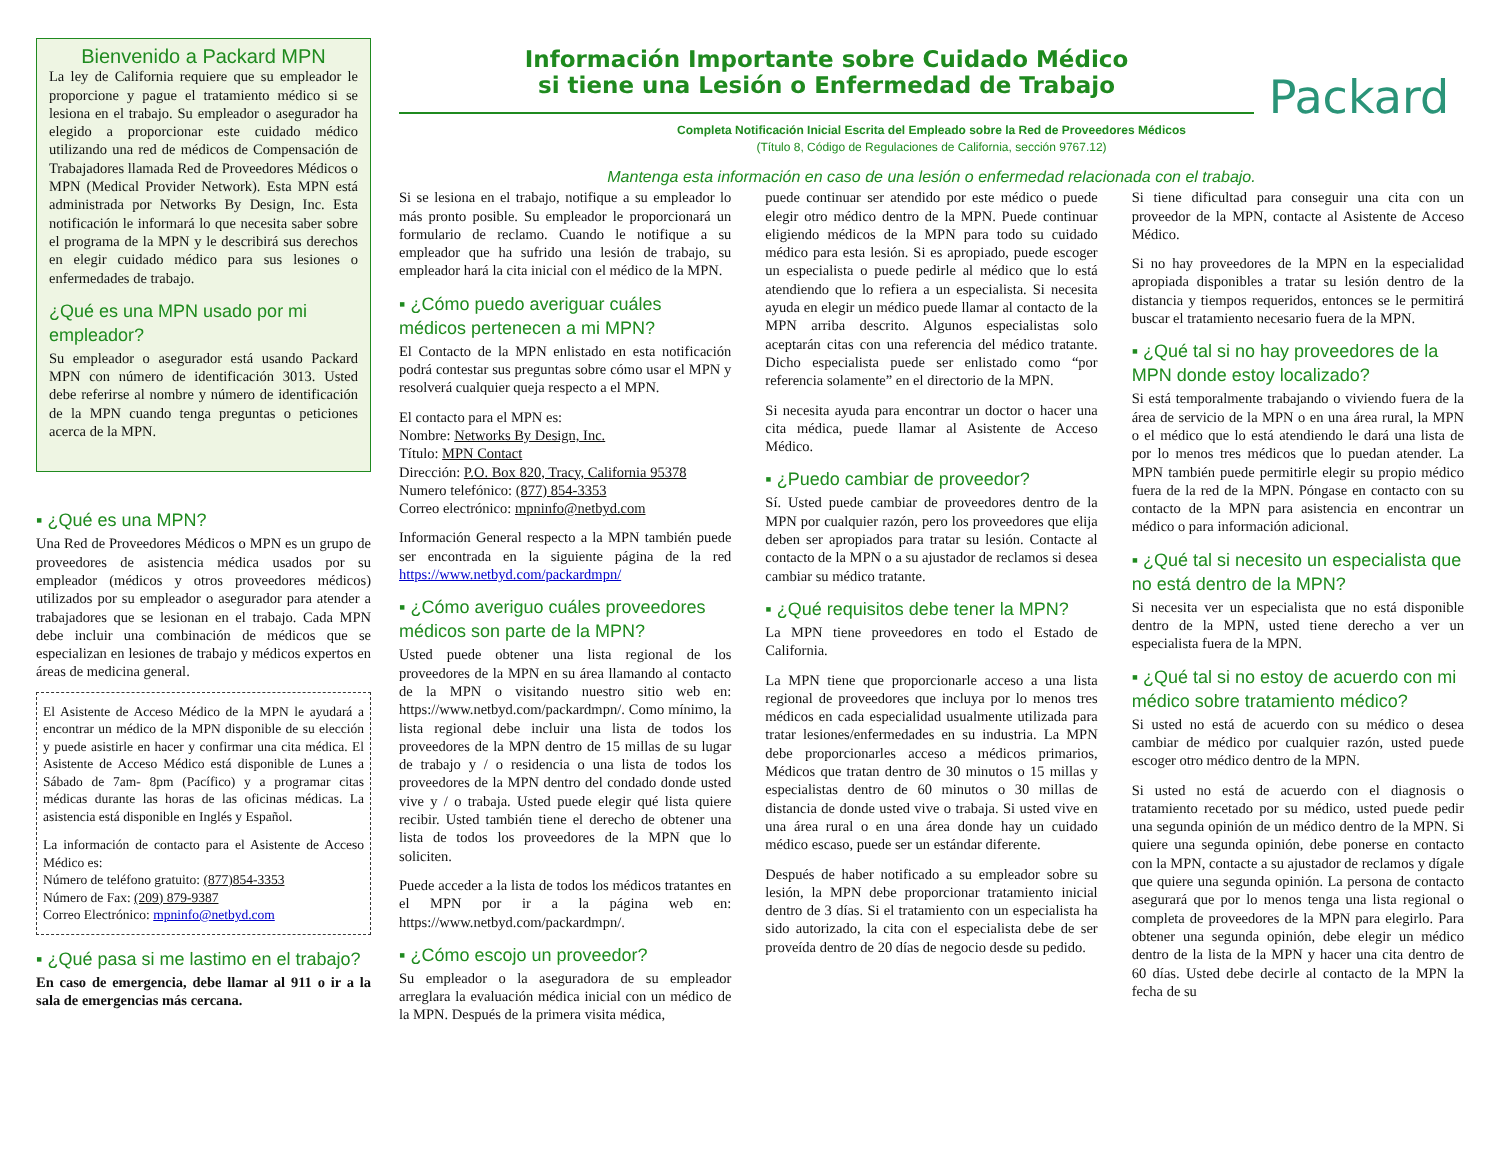Bienvenido a Packard MPN
La ley de California requiere que su empleador le proporcione y pague el tratamiento médico si se lesiona en el trabajo. Su empleador o asegurador ha elegido a proporcionar este cuidado médico utilizando una red de médicos de Compensación de Trabajadores llamada Red de Proveedores Médicos o MPN (Medical Provider Network). Esta MPN está administrada por Networks By Design, Inc. Esta notificación le informará lo que necesita saber sobre el programa de la MPN y le describirá sus derechos en elegir cuidado médico para sus lesiones o enfermedades de trabajo.
¿Qué es una MPN usado por mi empleador?
Su empleador o asegurador está usando Packard MPN con número de identificación 3013. Usted debe referirse al nombre y número de identificación de la MPN cuando tenga preguntas o peticiones acerca de la MPN.
▪ ¿Qué es una MPN?
Una Red de Proveedores Médicos o MPN es un grupo de proveedores de asistencia médica usados por su empleador (médicos y otros proveedores médicos) utilizados por su empleador o asegurador para atender a trabajadores que se lesionan en el trabajo. Cada MPN debe incluir una combinación de médicos que se especializan en lesiones de trabajo y médicos expertos en áreas de medicina general.
El Asistente de Acceso Médico de la MPN le ayudará a encontrar un médico de la MPN disponible de su elección y puede asistirle en hacer y confirmar una cita médica. El Asistente de Acceso Médico está disponible de Lunes a Sábado de 7am- 8pm (Pacífico) y a programar citas médicas durante las horas de las oficinas médicas. La asistencia está disponible en Inglés y Español.
La información de contacto para el Asistente de Acceso Médico es:
Número de teléfono gratuito: (877)854-3353
Número de Fax: (209) 879-9387
Correo Electrónico: mpninfo@netbyd.com
▪ ¿Qué pasa si me lastimo en el trabajo?
En caso de emergencia, debe llamar al 911 o ir a la sala de emergencias más cercana.
Información Importante sobre Cuidado Médico
si tiene una Lesión o Enfermedad de Trabajo
Packard
Completa Notificación Inicial Escrita del Empleado sobre la Red de Proveedores Médicos
(Título 8, Código de Regulaciones de California, sección 9767.12)
Mantenga esta información en caso de una lesión o enfermedad relacionada con el trabajo.
Si se lesiona en el trabajo, notifique a su empleador lo más pronto posible. Su empleador le proporcionará un formulario de reclamo. Cuando le notifique a su empleador que ha sufrido una lesión de trabajo, su empleador hará la cita inicial con el médico de la MPN.
▪ ¿Cómo puedo averiguar cuáles médicos pertenecen a mi MPN?
El Contacto de la MPN enlistado en esta notificación podrá contestar sus preguntas sobre cómo usar el MPN y resolverá cualquier queja respecto a el MPN.
El contacto para el MPN es:
Nombre: Networks By Design, Inc.
Título: MPN Contact
Dirección: P.O. Box 820, Tracy, California 95378
Numero telefónico: (877) 854-3353
Correo electrónico: mpninfo@netbyd.com
Información General respecto a la MPN también puede ser encontrada en la siguiente página de la red https://www.netbyd.com/packardmpn/
▪ ¿Cómo averiguo cuáles proveedores médicos son parte de la MPN?
Usted puede obtener una lista regional de los proveedores de la MPN en su área llamando al contacto de la MPN o visitando nuestro sitio web en: https://www.netbyd.com/packardmpn/. Como mínimo, la lista regional debe incluir una lista de todos los proveedores de la MPN dentro de 15 millas de su lugar de trabajo y / o residencia o una lista de todos los proveedores de la MPN dentro del condado donde usted vive y / o trabaja. Usted puede elegir qué lista quiere recibir. Usted también tiene el derecho de obtener una lista de todos los proveedores de la MPN que lo soliciten.
Puede acceder a la lista de todos los médicos tratantes en el MPN por ir a la página web en: https://www.netbyd.com/packardmpn/.
▪ ¿Cómo escojo un proveedor?
Su empleador o la aseguradora de su empleador arreglara la evaluación médica inicial con un médico de la MPN. Después de la primera visita médica,
puede continuar ser atendido por este médico o puede elegir otro médico dentro de la MPN. Puede continuar eligiendo médicos de la MPN para todo su cuidado médico para esta lesión. Si es apropiado, puede escoger un especialista o puede pedirle al médico que lo está atendiendo que lo refiera a un especialista. Si necesita ayuda en elegir un médico puede llamar al contacto de la MPN arriba descrito. Algunos especialistas solo aceptarán citas con una referencia del médico tratante. Dicho especialista puede ser enlistado como “por referencia solamente” en el directorio de la MPN.
Si necesita ayuda para encontrar un doctor o hacer una cita médica, puede llamar al Asistente de Acceso Médico.
▪ ¿Puedo cambiar de proveedor?
Sí. Usted puede cambiar de proveedores dentro de la MPN por cualquier razón, pero los proveedores que elija deben ser apropiados para tratar su lesión. Contacte al contacto de la MPN o a su ajustador de reclamos si desea cambiar su médico tratante.
▪ ¿Qué requisitos debe tener la MPN?
La MPN tiene proveedores en todo el Estado de California.
La MPN tiene que proporcionarle acceso a una lista regional de proveedores que incluya por lo menos tres médicos en cada especialidad usualmente utilizada para tratar lesiones/enfermedades en su industria. La MPN debe proporcionarles acceso a médicos primarios, Médicos que tratan dentro de 30 minutos o 15 millas y especialistas dentro de 60 minutos o 30 millas de distancia de donde usted vive o trabaja. Si usted vive en una área rural o en una área donde hay un cuidado médico escaso, puede ser un estándar diferente.
Después de haber notificado a su empleador sobre su lesión, la MPN debe proporcionar tratamiento inicial dentro de 3 días. Si el tratamiento con un especialista ha sido autorizado, la cita con el especialista debe de ser proveída dentro de 20 días de negocio desde su pedido.
Si tiene dificultad para conseguir una cita con un proveedor de la MPN, contacte al Asistente de Acceso Médico.
Si no hay proveedores de la MPN en la especialidad apropiada disponibles a tratar su lesión dentro de la distancia y tiempos requeridos, entonces se le permitirá buscar el tratamiento necesario fuera de la MPN.
▪ ¿Qué tal si no hay proveedores de la MPN donde estoy localizado?
Si está temporalmente trabajando o viviendo fuera de la área de servicio de la MPN o en una área rural, la MPN o el médico que lo está atendiendo le dará una lista de por lo menos tres médicos que lo puedan atender. La MPN también puede permitirle elegir su propio médico fuera de la red de la MPN. Póngase en contacto con su contacto de la MPN para asistencia en encontrar un médico o para información adicional.
▪ ¿Qué tal si necesito un especialista que no está dentro de la MPN?
Si necesita ver un especialista que no está disponible dentro de la MPN, usted tiene derecho a ver un especialista fuera de la MPN.
▪ ¿Qué tal si no estoy de acuerdo con mi médico sobre tratamiento médico?
Si usted no está de acuerdo con su médico o desea cambiar de médico por cualquier razón, usted puede escoger otro médico dentro de la MPN.
Si usted no está de acuerdo con el diagnosis o tratamiento recetado por su médico, usted puede pedir una segunda opinión de un médico dentro de la MPN. Si quiere una segunda opinión, debe ponerse en contacto con la MPN, contacte a su ajustador de reclamos y dígale que quiere una segunda opinión. La persona de contacto asegurará que por lo menos tenga una lista regional o completa de proveedores de la MPN para elegirlo. Para obtener una segunda opinión, debe elegir un médico dentro de la lista de la MPN y hacer una cita dentro de 60 días. Usted debe decirle al contacto de la MPN la fecha de su